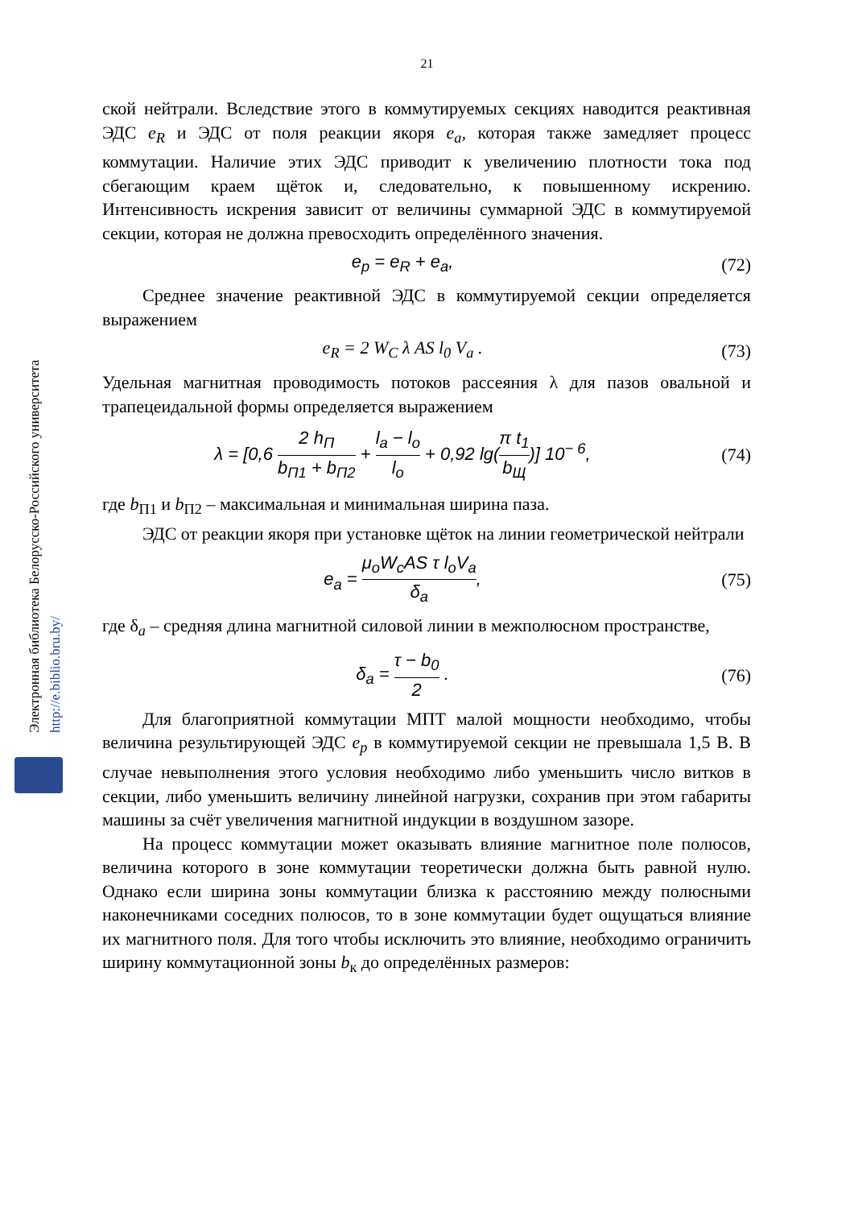21
Электронная библиотека Белорусско-Российского университета http://e.biblio.bru.by/
ской нейтрали. Вследствие этого в коммутируемых секциях наводится реактивная ЭДС e<sub>R</sub> и ЭДС от поля реакции якоря e<sub>a</sub>, которая также замедляет процесс коммутации. Наличие этих ЭДС приводит к увеличению плотности тока под сбегающим краем щёток и, следовательно, к повышенному искрению. Интенсивность искрения зависит от величины суммарной ЭДС в коммутируемой секции, которая не должна превосходить определённого значения.
e<sub>p</sub> = e<sub>R</sub> + e<sub>a</sub>, (72)
Среднее значение реактивной ЭДС в коммутируемой секции определяется выражением
e<sub>R</sub> = 2 W<sub>C</sub> λ AS l<sub>0</sub> V<sub>a</sub> . (73)
Удельная магнитная проводимость потоков рассеяния λ для пазов овальной и трапецеидальной формы определяется выражением
λ = [0,6 2 h<sub>П</sub> b<sub>П1</sub> + b<sub>П2</sub> + l<sub>a</sub> − l<sub>o</sub> l<sub>o</sub> + 0,92 lg(π t<sub>1</sub> b<sub>Щ</sub>)] 10<sup>− 6</sup>, (74)
где b<sub>П1</sub> и b<sub>П2</sub> – максимальная и минимальная ширина паза.
ЭДС от реакции якоря при установке щёток на линии геометрической нейтрали
e<sub>a</sub> = μ<sub>o</sub>W<sub>c</sub>AS τ l<sub>o</sub>V<sub>a</sub> δ<sub>a</sub>, (75)
где δ<sub>a</sub> – средняя длина магнитной силовой линии в межполюсном пространстве,
δ<sub>a</sub> = τ − b<sub>0</sub> 2 . (76)
Для благоприятной коммутации МПТ малой мощности необходимо, чтобы величина результирующей ЭДС e<sub>p</sub> в коммутируемой секции не превышала 1,5 В. В случае невыполнения этого условия необходимо либо уменьшить число витков в секции, либо уменьшить величину линейной нагрузки, сохранив при этом габариты машины за счёт увеличения магнитной индукции в воздушном зазоре.
На процесс коммутации может оказывать влияние магнитное поле полюсов, величина которого в зоне коммутации теоретически должна быть равной нулю. Однако если ширина зоны коммутации близка к расстоянию между полюсными наконечниками соседних полюсов, то в зоне коммутации будет ощущаться влияние их магнитного поля. Для того чтобы исключить это влияние, необходимо ограничить ширину коммутационной зоны b<sub>к</sub> до определённых размеров: